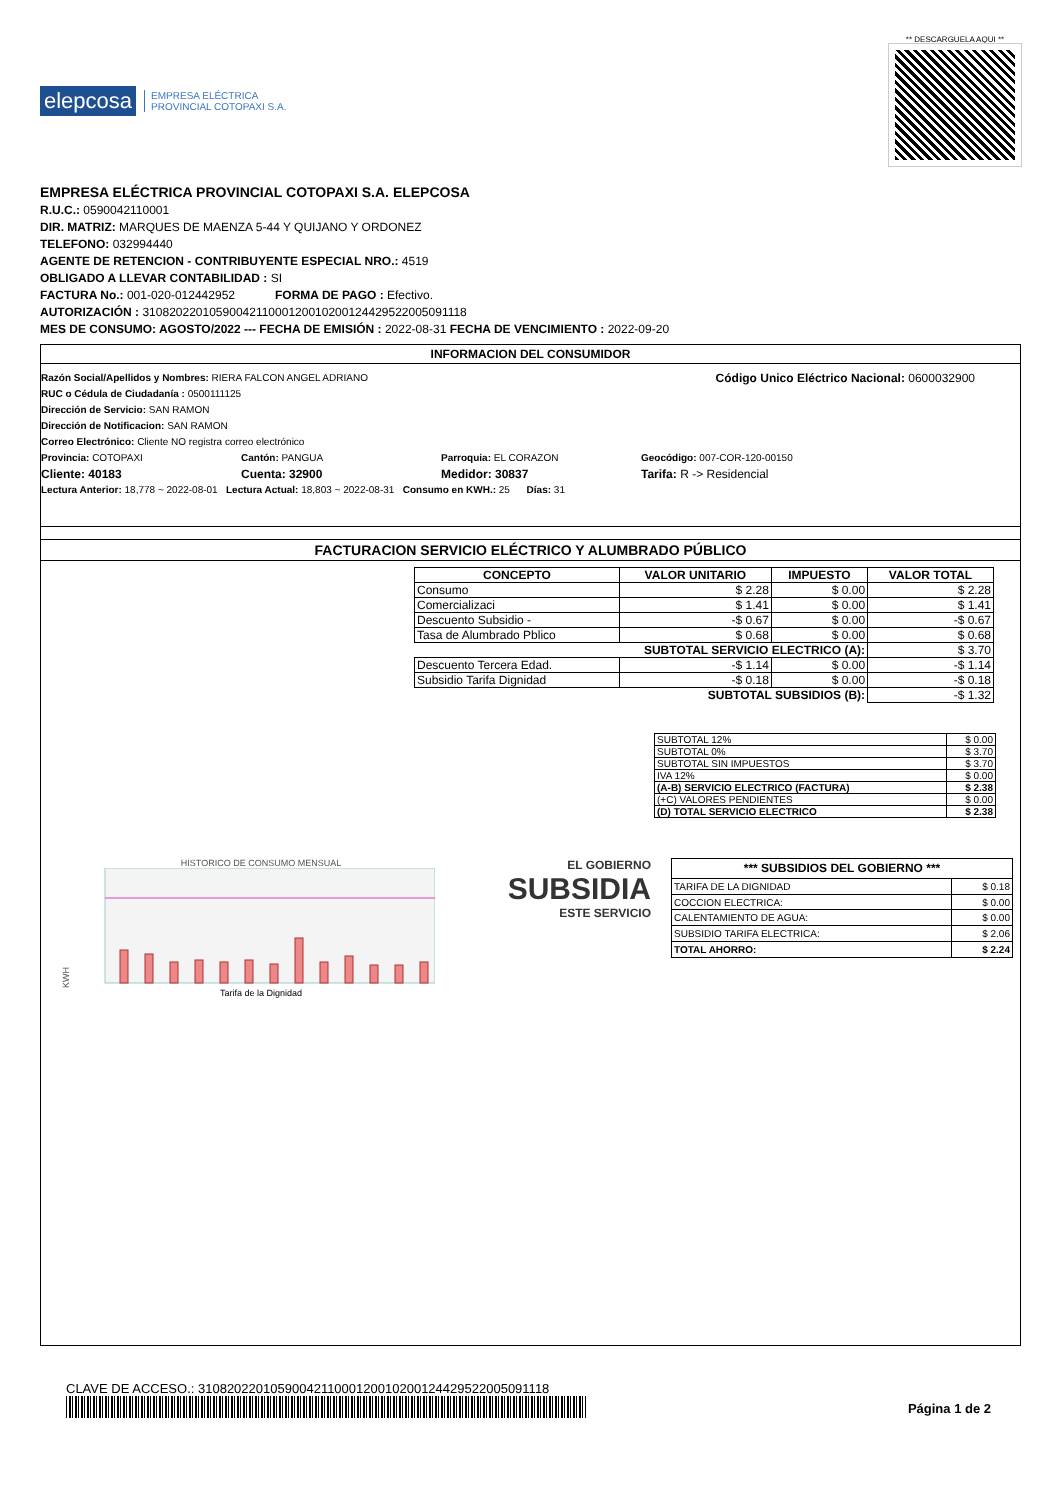elepcosa EMPRESA ELÉCTRICA
PROVINCIAL COTOPAXI S.A.
** DESCARGUELA AQUI **
EMPRESA ELÉCTRICA PROVINCIAL COTOPAXI S.A. ELEPCOSA
R.U.C.: 0590042110001
DIR. MATRIZ: MARQUES DE MAENZA 5-44 Y QUIJANO Y ORDONEZ
TELEFONO: 032994440
AGENTE DE RETENCION - CONTRIBUYENTE ESPECIAL NRO.: 4519
OBLIGADO A LLEVAR CONTABILIDAD : SI
FACTURA No.: 001-020-012442952 FORMA DE PAGO : Efectivo.
AUTORIZACIÓN : 3108202201059004211000120010200124429522005091118
MES DE CONSUMO: AGOSTO/2022 --- FECHA DE EMISIÓN : 2022-08-31 FECHA DE VENCIMIENTO : 2022-09-20
INFORMACION DEL CONSUMIDOR
Razón Social/Apellidos y Nombres: RIERA FALCON ANGEL ADRIANO Código Unico Eléctrico Nacional: 0600032900
RUC o Cédula de Ciudadanía : 0500111125
Dirección de Servicio: SAN RAMON
Dirección de Notificacion: SAN RAMON
Correo Electrónico: Cliente NO registra correo electrónico
Provincia: COTOPAXI Cantón: PANGUA Parroquia: EL CORAZON Geocódigo: 007-COR-120-00150
Cliente: 40183 Cuenta: 32900 Medidor: 30837 Tarifa: R -> Residencial
Lectura Anterior: 18,778 ~ 2022-08-01 Lectura Actual: 18,803 ~ 2022-08-31 Consumo en KWH.: 25 Días: 31
FACTURACION SERVICIO ELÉCTRICO Y ALUMBRADO PÚBLICO
| CONCEPTO | VALOR UNITARIO | IMPUESTO | VALOR TOTAL |
| --- | --- | --- | --- |
| Consumo | $ 2.28 | $ 0.00 | $ 2.28 |
| Comercializaci | $ 1.41 | $ 0.00 | $ 1.41 |
| Descuento Subsidio - | -$ 0.67 | $ 0.00 | -$ 0.67 |
| Tasa de Alumbrado Pblico | $ 0.68 | $ 0.00 | $ 0.68 |
| SUBTOTAL SERVICIO ELECTRICO (A): | | | $ 3.70 |
| Descuento Tercera Edad. | -$ 1.14 | $ 0.00 | -$ 1.14 |
| Subsidio Tarifa Dignidad | -$ 0.18 | $ 0.00 | -$ 0.18 |
| SUBTOTAL SUBSIDIOS (B): | | | -$ 1.32 |
| SUBTOTAL 12% | $ 0.00 |
| SUBTOTAL 0% | $ 3.70 |
| SUBTOTAL SIN IMPUESTOS | $ 3.70 |
| IVA 12% | $ 0.00 |
| (A-B) SERVICIO ELECTRICO (FACTURA) | $ 2.38 |
| (+C) VALORES PENDIENTES | $ 0.00 |
| (D) TOTAL SERVICIO ELECTRICO | $ 2.38 |
HISTORICO DE CONSUMO MENSUAL
KWH
Tarifa de la Dignidad
EL GOBIERNO
SUBSIDIA
ESTE SERVICIO
| *** SUBSIDIOS DEL GOBIERNO *** | |
| --- | --- |
| TARIFA DE LA DIGNIDAD | $ 0.18 |
| COCCION ELECTRICA: | $ 0.00 |
| CALENTAMIENTO DE AGUA: | $ 0.00 |
| SUBSIDIO TARIFA ELECTRICA: | $ 2.06 |
| TOTAL AHORRO: | $ 2.24 |
CLAVE DE ACCESO.: 3108202201059004211000120010200124429522005091118
Página 1 de 2